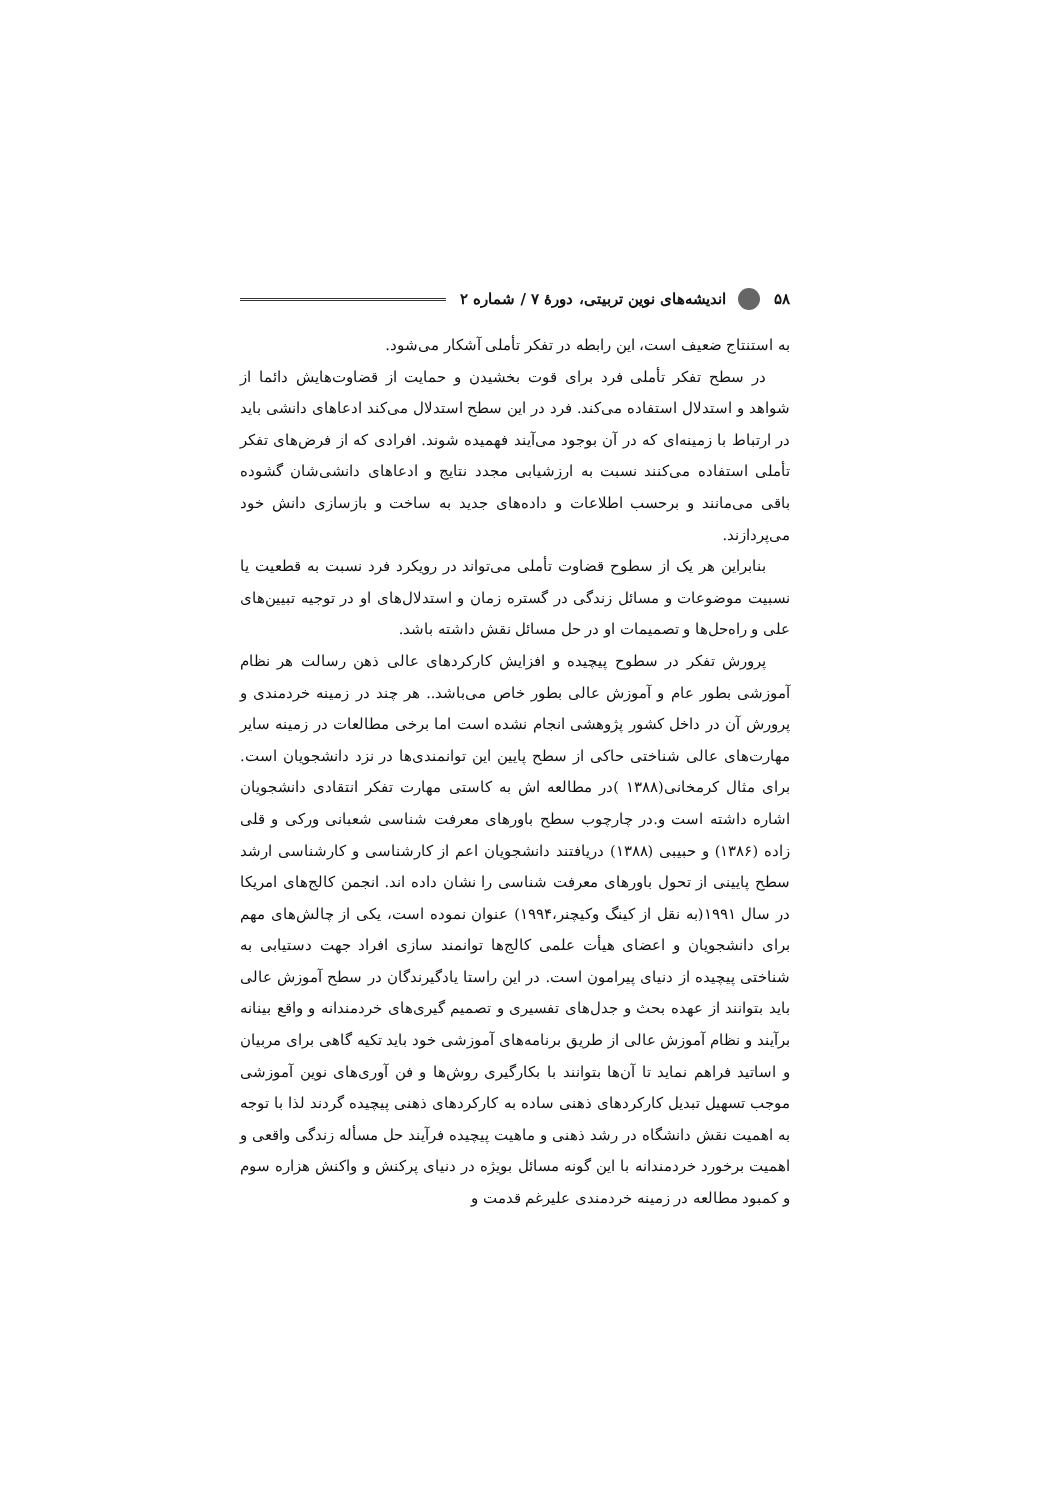۵۸ اندیشه‌های نوین تربیتی، دورهٔ ۷ / شماره ۲
به استنتاج ضعیف است، این رابطه در تفکر تأملی آشکار می‌شود.
در سطح تفکر تأملی فرد برای قوت بخشیدن و حمایت از قضاوت‌هایش دائما از شواهد و استدلال استفاده می‌کند. فرد در این سطح استدلال می‌کند ادعاهای دانشی باید در ارتباط با زمینه‌ای که در آن بوجود می‌آیند فهمیده شوند. افرادی که از فرض‌های تفکر تأملی استفاده می‌کنند نسبت به ارزشیابی مجدد نتایج و ادعاهای دانشی‌شان گشوده باقی می‌مانند و برحسب اطلاعات و داده‌های جدید به ساخت و بازسازی دانش خود می‌پردازند.
بنابراین هر یک از سطوح قضاوت تأملی می‌تواند در رویکرد فرد نسبت به قطعیت یا نسبیت موضوعات و مسائل زندگی در گستره زمان و استدلال‌های او در توجیه تبیین‌های علی و راه‌حل‌ها و تصمیمات او در حل مسائل نقش داشته باشد.
پرورش تفکر در سطوح پیچیده و افزایش کارکردهای عالی ذهن رسالت هر نظام آموزشی بطور عام و آموزش عالی بطور خاص می‌باشد.. هر چند در زمینه خردمندی و پرورش آن در داخل کشور پژوهشی انجام نشده است اما برخی مطالعات در زمینه سایر مهارت‌های عالی شناختی حاکی از سطح پایین این توانمندی‌ها در نزد دانشجویان است. برای مثال کرمخانی(۱۳۸۸ )در مطالعه اش به کاستی مهارت تفکر انتقادی دانشجویان اشاره داشته است و.در چارچوب سطح باورهای معرفت شناسی شعبانی ورکی و قلی زاده (۱۳۸۶) و حبیبی (۱۳۸۸) دریافتند دانشجویان اعم از کارشناسی و کارشناسی ارشد سطح پایینی از تحول باورهای معرفت شناسی را نشان داده اند. انجمن کالج‌های امریکا در سال ۱۹۹۱(به نقل از کینگ وکیچنر،۱۹۹۴) عنوان نموده است، یکی از چالش‌های مهم برای دانشجویان و اعضای هیأت علمی کالج‌ها توانمند سازی افراد جهت دستیابی به شناختی پیچیده از دنیای پیرامون است. در این راستا یادگیرندگان در سطح آموزش عالی باید بتوانند از عهده بحث و جدل‌های تفسیری و تصمیم گیری‌های خردمندانه و واقع بینانه برآیند و نظام آموزش عالی از طریق برنامه‌های آموزشی خود باید تکیه گاهی برای مربیان و اساتید فراهم نماید تا آن‌ها بتوانند با بکارگیری روش‌ها و فن آوری‌های نوین آموزشی موجب تسهیل تبدیل کارکردهای ذهنی ساده به کارکردهای ذهنی پیچیده گردند لذا با توجه به اهمیت نقش دانشگاه در رشد ذهنی و ماهیت پیچیده فرآیند حل مسأله زندگی واقعی و اهمیت برخورد خردمندانه با این گونه مسائل بویژه در دنیای پرکنش و واکنش هزاره سوم و کمبود مطالعه در زمینه خردمندی علیرغم قدمت و